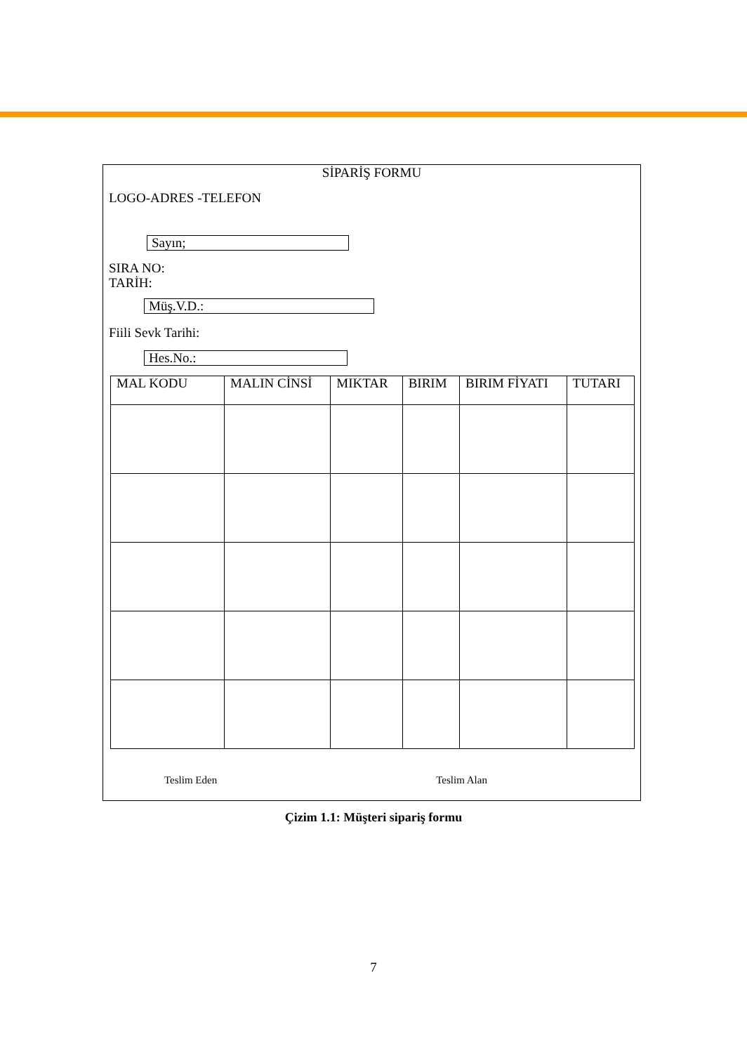SİPARİŞ FORMU
LOGO-ADRES -TELEFON
Sayın;
SIRA NO:
TARİH:
Müş.V.D.:
Fiili Sevk Tarihi:
Hes.No.:
| MAL KODU | MALIN CİNSİ | MIKTAR | BIRIM | BIRIM FİYATI | TUTARI |
| --- | --- | --- | --- | --- | --- |
Teslim Eden Teslim Alan
Çizim 1.1: Müşteri sipariş formu
7